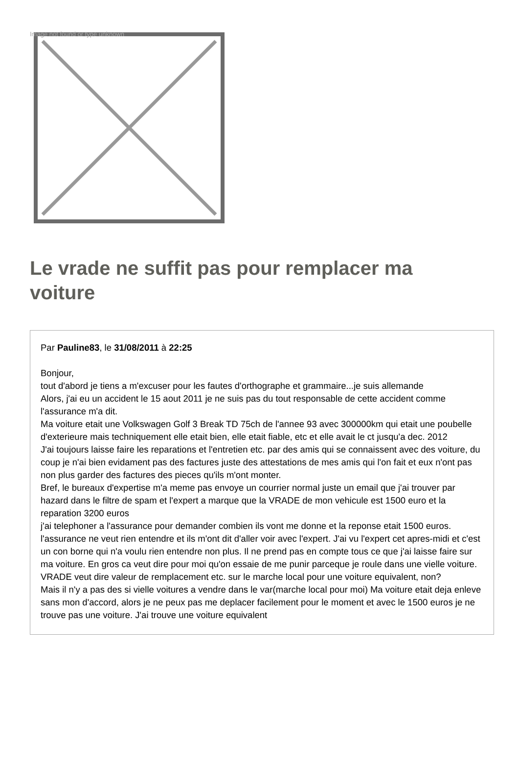Image not found or type unknown
Le vrade ne suffit pas pour remplacer ma voiture
Par Pauline83, le 31/08/2011 à 22:25
Bonjour,
tout d'abord je tiens a m'excuser pour les fautes d'orthographe et grammaire...je suis allemande
Alors, j'ai eu un accident le 15 aout 2011 je ne suis pas du tout responsable de cette accident comme l'assurance m'a dit.
Ma voiture etait une Volkswagen Golf 3 Break TD 75ch de l'annee 93 avec 300000km qui etait une poubelle d'exterieure mais techniquement elle etait bien, elle etait fiable, etc et elle avait le ct jusqu'a dec. 2012
J'ai toujours laisse faire les reparations et l'entretien etc. par des amis qui se connaissent avec des voiture, du coup je n'ai bien evidament pas des factures juste des attestations de mes amis qui l'on fait et eux n'ont pas non plus garder des factures des pieces qu'ils m'ont monter.
Bref, le bureaux d'expertise m'a meme pas envoye un courrier normal juste un email que j'ai trouver par hazard dans le filtre de spam et l'expert a marque que la VRADE de mon vehicule est 1500 euro et la reparation 3200 euros
j'ai telephoner a l'assurance pour demander combien ils vont me donne et la reponse etait 1500 euros. l'assurance ne veut rien entendre et ils m'ont dit d'aller voir avec l'expert. J'ai vu l'expert cet apres-midi et c'est un con borne qui n'a voulu rien entendre non plus. Il ne prend pas en compte tous ce que j'ai laisse faire sur ma voiture. En gros ca veut dire pour moi qu'on essaie de me punir parceque je roule dans une vielle voiture.
VRADE veut dire valeur de remplacement etc. sur le marche local pour une voiture equivalent, non?
Mais il n'y a pas des si vielle voitures a vendre dans le var(marche local pour moi) Ma voiture etait deja enleve sans mon d'accord, alors je ne peux pas me deplacer facilement pour le moment et avec le 1500 euros je ne trouve pas une voiture. J'ai trouve une voiture equivalent